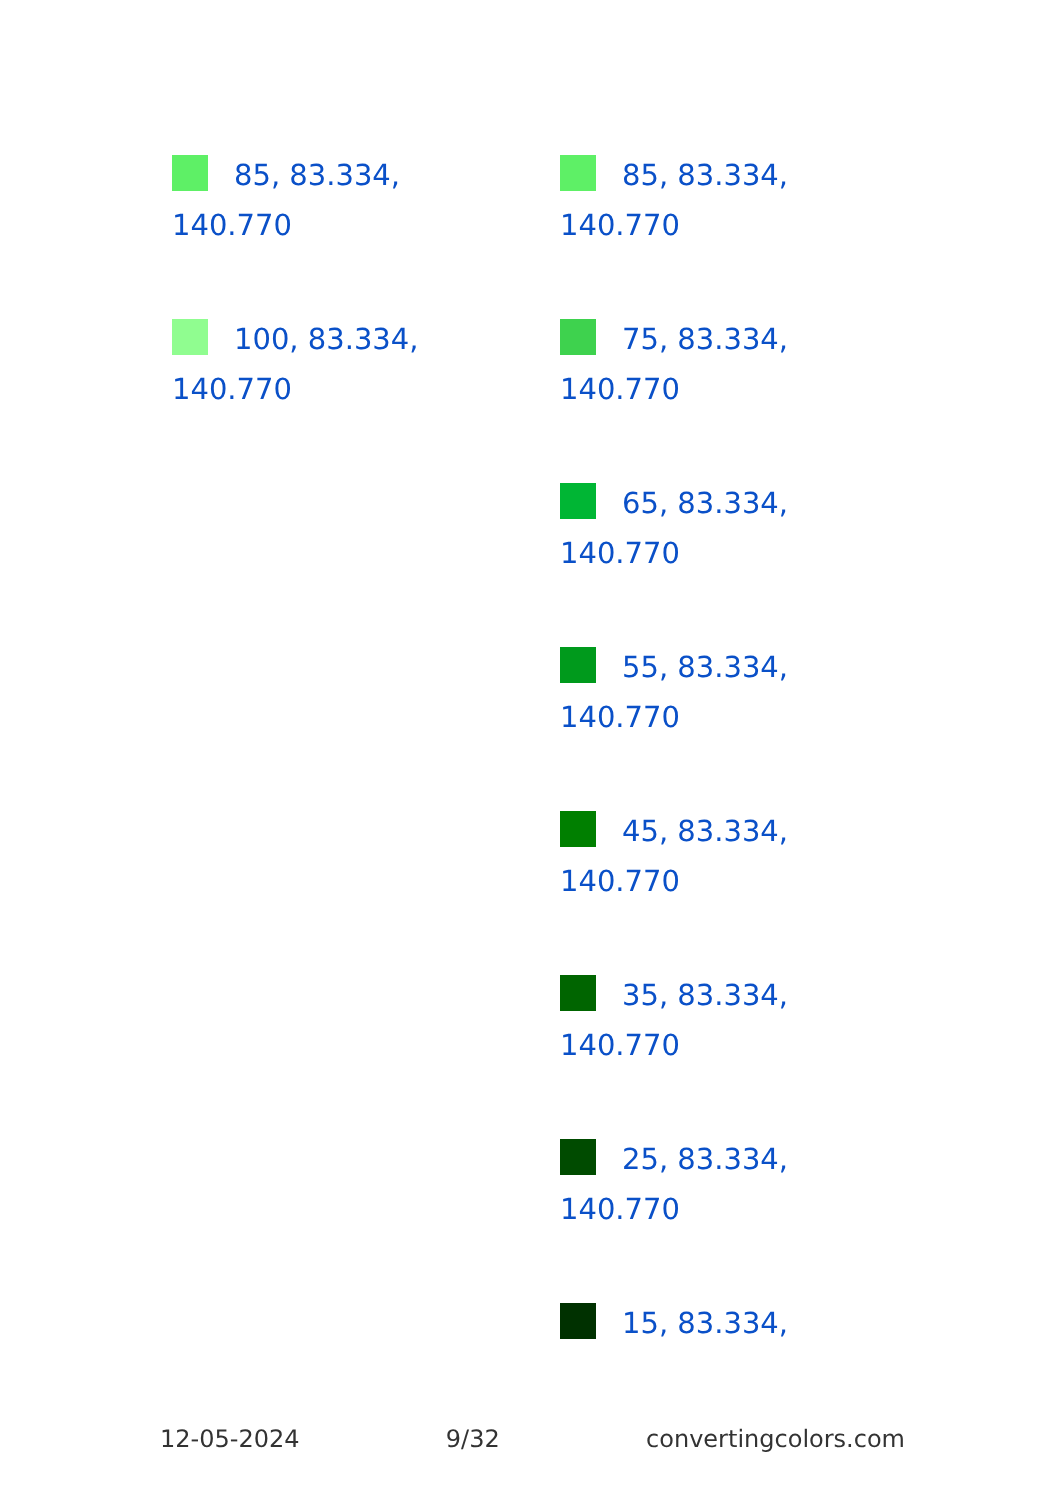85, 83.334, 140.770
100, 83.334, 140.770
85, 83.334, 140.770
75, 83.334, 140.770
65, 83.334, 140.770
55, 83.334, 140.770
45, 83.334, 140.770
35, 83.334, 140.770
25, 83.334, 140.770
15, 83.334,
12-05-2024 9/32 convertingcolors.com